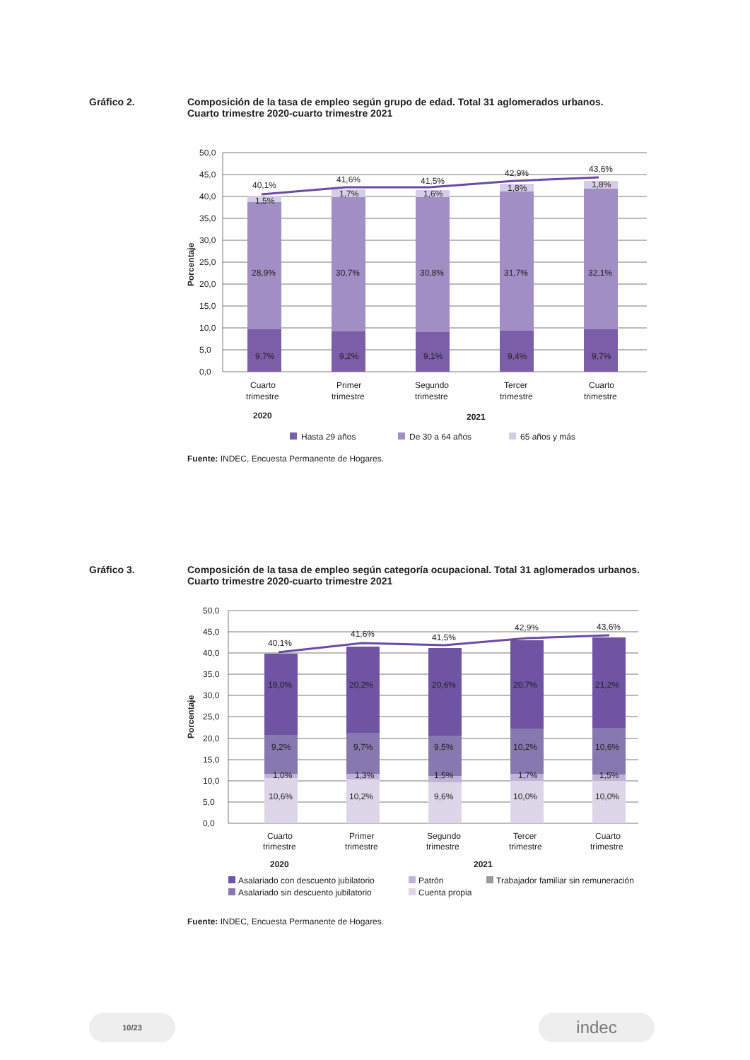Gráfico 2. Composición de la tasa de empleo según grupo de edad. Total 31 aglomerados urbanos.
Cuarto trimestre 2020-cuarto trimestre 2021
50,0
45,0
40,0
35,0
30,0
25,0
20,0
15,0
10,0
5,0
0,0
Porcentaje
40,1%
41,6%
41,5%
42,9%
43,6%
1,5%
1,7%
1,6%
1,8%
1,8%
28,9%
30,7%
30,8%
31,7%
32,1%
9,7%
9,2%
9,1%
9,4%
9,7%
Cuarto
trimestre
Primer
trimestre
Segundo
trimestre
Tercer
trimestre
Cuarto
trimestre
2020
2021
Hasta 29 años
De 30 a 64 años
65 años y más
Fuente: INDEC, Encuesta Permanente de Hogares.
Gráfico 3. Composición de la tasa de empleo según categoría ocupacional. Total 31 aglomerados urbanos.
Cuarto trimestre 2020-cuarto trimestre 2021
50,0
45,0
40,0
35,0
30,0
25,0
20,0
15,0
10,0
5,0
0,0
Porcentaje
40,1%
41,6%
41,5%
42,9%
43,6%
19,0%
20,2%
20,6%
20,7%
21,2%
9,2%
9,7%
9,5%
10,2%
10,6%
1,0%
1,3%
1,5%
1,7%
1,5%
10,6%
10,2%
9,6%
10,0%
10,0%
Cuarto
trimestre
Primer
trimestre
Segundo
trimestre
Tercer
trimestre
Cuarto
trimestre
2020
2021
Asalariado con descuento jubilatorio
Patrón
Trabajador familiar sin remuneración
Asalariado sin descuento jubilatorio
Cuenta propia
Fuente: INDEC, Encuesta Permanente de Hogares.
10/23 indec